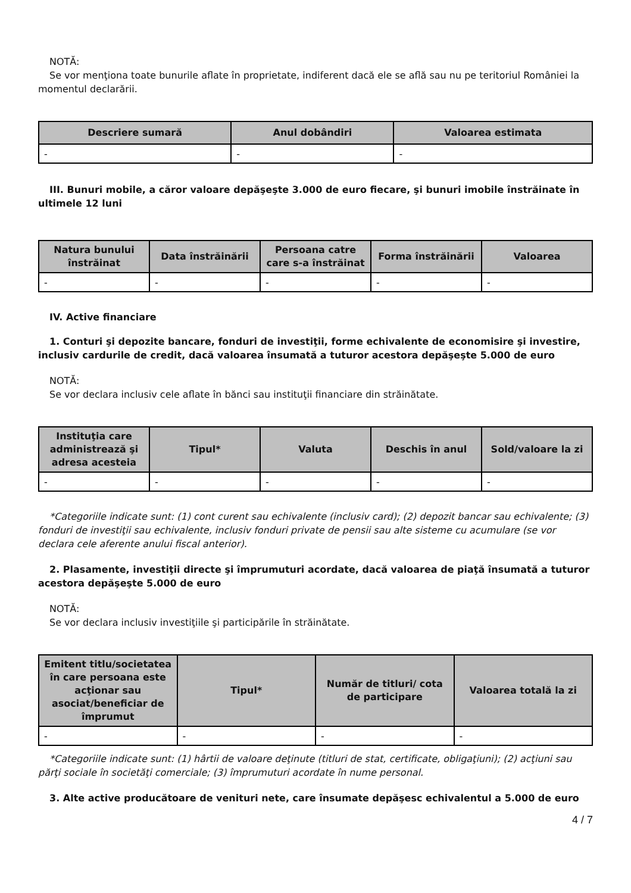NOTĂ:
Se vor menţiona toate bunurile aflate în proprietate, indiferent dacă ele se află sau nu pe teritoriul României la momentul declarării.
| Descriere sumară | Anul dobândiri | Valoarea estimata |
| --- | --- | --- |
| - | - | - |
III. Bunuri mobile, a căror valoare depăşeşte 3.000 de euro fiecare, şi bunuri imobile înstrăinate în ultimele 12 luni
| Natura bunului înstrăinat | Data înstrăinării | Persoana catre care s-a înstrăinat | Forma înstrăinării | Valoarea |
| --- | --- | --- | --- | --- |
| - | - | - | - | - |
IV. Active financiare
1. Conturi şi depozite bancare, fonduri de investiţii, forme echivalente de economisire şi investire, inclusiv cardurile de credit, dacă valoarea însumată a tuturor acestora depăşeşte 5.000 de euro
NOTĂ:
Se vor declara inclusiv cele aflate în bănci sau instituţii financiare din străinătate.
| Instituţia care administrează şi adresa acesteia | Tipul* | Valuta | Deschis în anul | Sold/valoare la zi |
| --- | --- | --- | --- | --- |
| - | - | - | - | - |
*Categoriile indicate sunt: (1) cont curent sau echivalente (inclusiv card); (2) depozit bancar sau echivalente; (3) fonduri de investiţii sau echivalente, inclusiv fonduri private de pensii sau alte sisteme cu acumulare (se vor declara cele aferente anului fiscal anterior).
2. Plasamente, investiţii directe şi împrumuturi acordate, dacă valoarea de piaţă însumată a tuturor acestora depăşeşte 5.000 de euro
NOTĂ:
Se vor declara inclusiv investiţiile şi participările în străinătate.
| Emitent titlu/societatea în care persoana este acţionar sau asociat/beneficiar de împrumut | Tipul* | Număr de titluri/ cota de participare | Valoarea totală la zi |
| --- | --- | --- | --- |
| - | - | - | - |
*Categoriile indicate sunt: (1) hârtii de valoare deţinute (titluri de stat, certificate, obligaţiuni); (2) acţiuni sau părţi sociale în societăţi comerciale; (3) împrumuturi acordate în nume personal.
3. Alte active producătoare de venituri nete, care însumate depăşesc echivalentul a 5.000 de euro
4 / 7